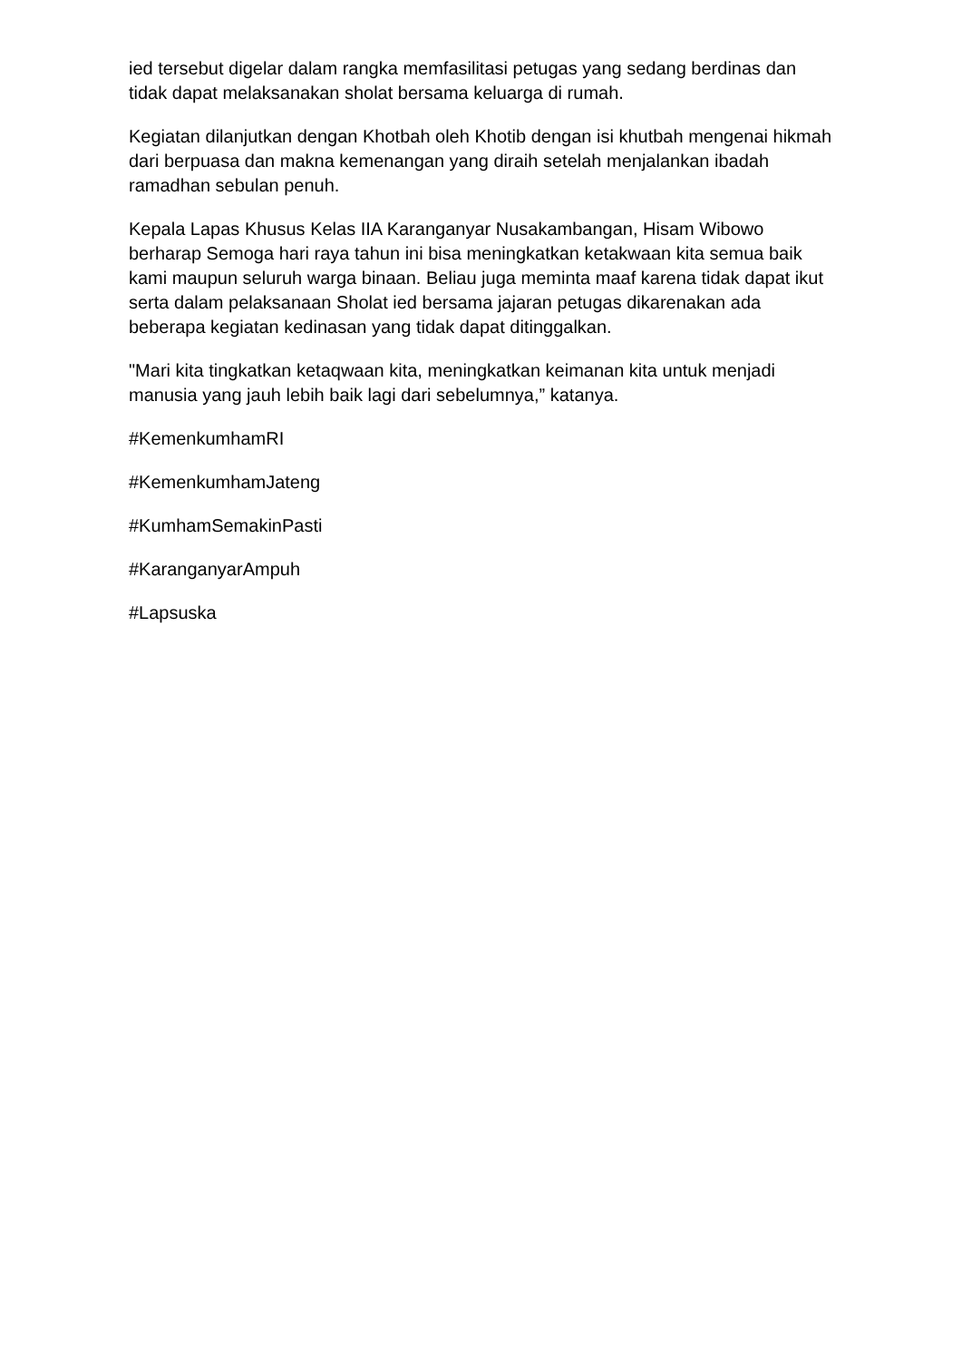ied tersebut digelar dalam rangka memfasilitasi petugas yang sedang berdinas dan tidak dapat melaksanakan sholat bersama keluarga di rumah.
Kegiatan dilanjutkan dengan Khotbah oleh Khotib dengan isi khutbah mengenai hikmah dari berpuasa dan makna kemenangan yang diraih setelah menjalankan ibadah ramadhan sebulan penuh.
Kepala Lapas Khusus Kelas IIA Karanganyar Nusakambangan, Hisam Wibowo berharap Semoga hari raya tahun ini bisa meningkatkan ketakwaan kita semua baik kami maupun seluruh warga binaan. Beliau juga meminta maaf karena tidak dapat ikut serta dalam pelaksanaan Sholat ied bersama jajaran petugas dikarenakan ada beberapa kegiatan kedinasan yang tidak dapat ditinggalkan.
"Mari kita tingkatkan ketaqwaan kita, meningkatkan keimanan kita untuk menjadi manusia yang jauh lebih baik lagi dari sebelumnya,” katanya.
#KemenkumhamRI
#KemenkumhamJateng
#KumhamSemakinPasti
#KaranganyarAmpuh
#Lapsuska